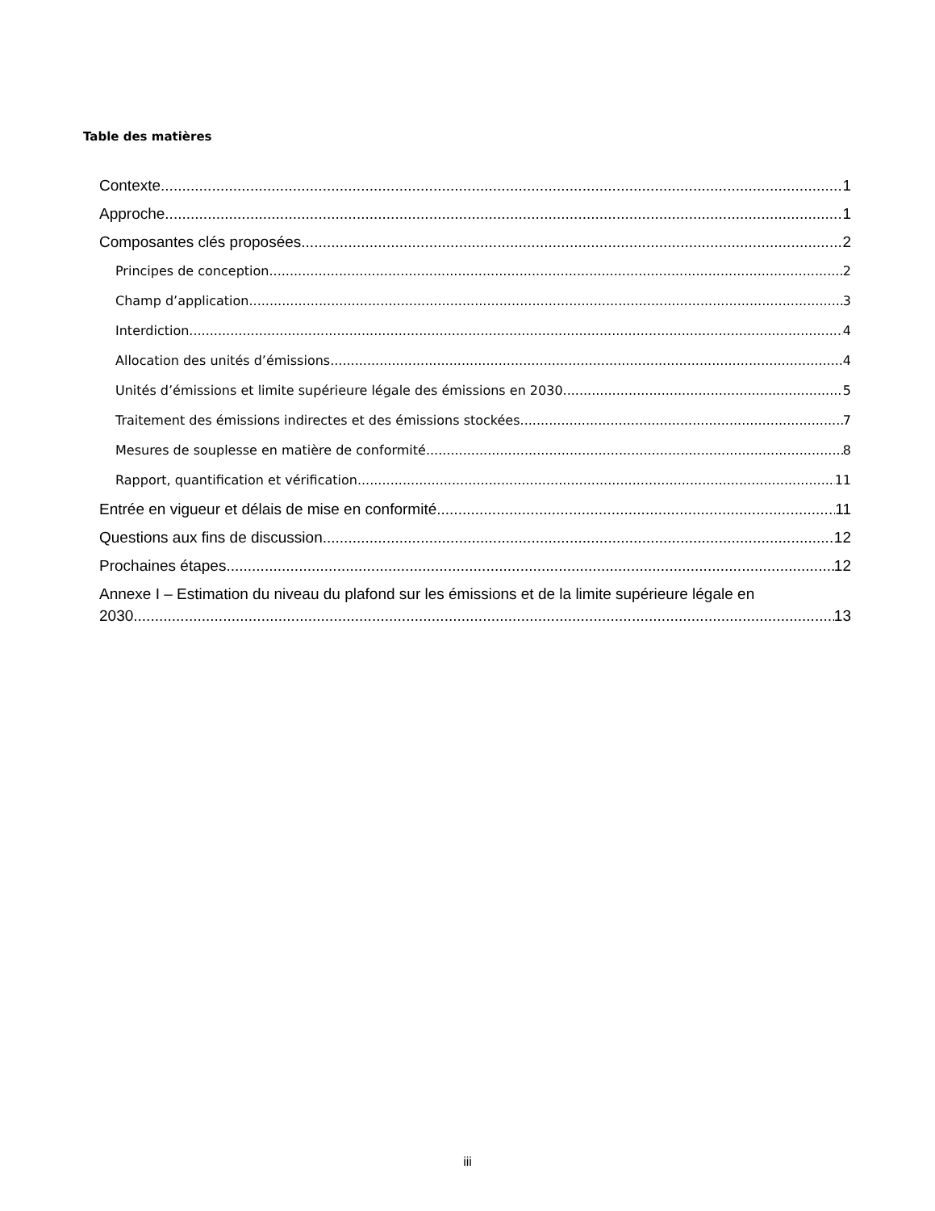Table des matières
Contexte 1
Approche 1
Composantes clés proposées 2
Principes de conception 2
Champ d’application 3
Interdiction 4
Allocation des unités d’émissions 4
Unités d’émissions et limite supérieure légale des émissions en 2030 5
Traitement des émissions indirectes et des émissions stockées 7
Mesures de souplesse en matière de conformité 8
Rapport, quantification et vérification 11
Entrée en vigueur et délais de mise en conformité 11
Questions aux fins de discussion 12
Prochaines étapes 12
Annexe I – Estimation du niveau du plafond sur les émissions et de la limite supérieure légale en
2030 13
iii